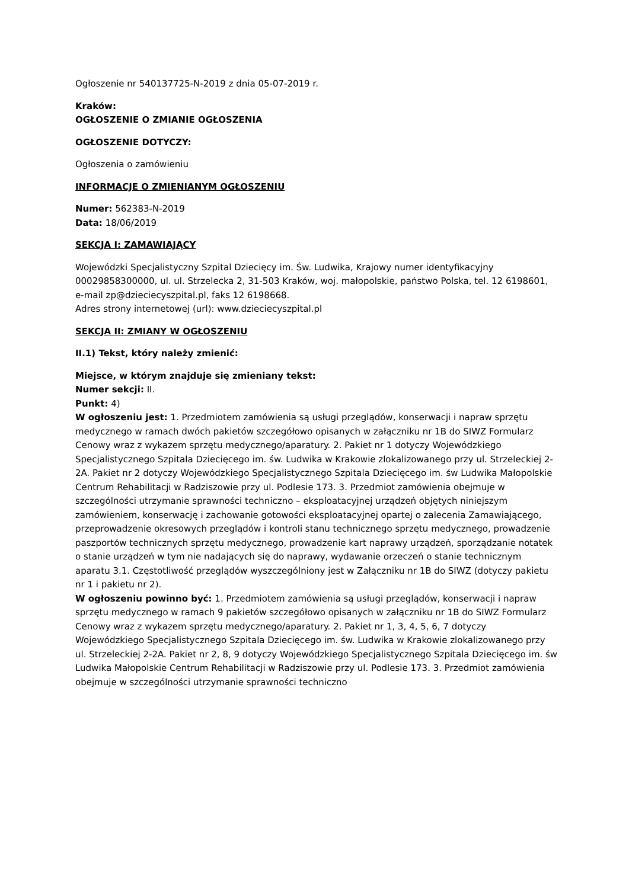Ogłoszenie nr 540137725-N-2019 z dnia 05-07-2019 r.
Kraków:
OGŁOSZENIE O ZMIANIE OGŁOSZENIA
OGŁOSZENIE DOTYCZY:
Ogłoszenia o zamówieniu
INFORMACJE O ZMIENIANYM OGŁOSZENIU
Numer: 562383-N-2019
Data: 18/06/2019
SEKCJA I: ZAMAWIAJĄCY
Wojewódzki Specjalistyczny Szpital Dziecięcy im. Św. Ludwika, Krajowy numer identyfikacyjny 00029858300000, ul. ul. Strzelecka 2, 31-503 Kraków, woj. małopolskie, państwo Polska, tel. 12 6198601, e-mail zp@dzieciecyszpital.pl, faks 12 6198668.
Adres strony internetowej (url): www.dzieciecyszpital.pl
SEKCJA II: ZMIANY W OGŁOSZENIU
II.1) Tekst, który należy zmienić:
Miejsce, w którym znajduje się zmieniany tekst:
Numer sekcji: II.
Punkt: 4)
W ogłoszeniu jest: 1. Przedmiotem zamówienia są usługi przeglądów, konserwacji i napraw sprzętu medycznego w ramach dwóch pakietów szczegółowo opisanych w załączniku nr 1B do SIWZ Formularz Cenowy wraz z wykazem sprzętu medycznego/aparatury. 2. Pakiet nr 1 dotyczy Wojewódzkiego Specjalistycznego Szpitala Dziecięcego im. św. Ludwika w Krakowie zlokalizowanego przy ul. Strzeleckiej 2-2A. Pakiet nr 2 dotyczy Wojewódzkiego Specjalistycznego Szpitala Dziecięcego im. św Ludwika Małopolskie Centrum Rehabilitacji w Radziszowie przy ul. Podlesie 173. 3. Przedmiot zamówienia obejmuje w szczególności utrzymanie sprawności techniczno – eksploatacyjnej urządzeń objętych niniejszym zamówieniem, konserwację i zachowanie gotowości eksploatacyjnej opartej o zalecenia Zamawiającego, przeprowadzenie okresowych przeglądów i kontroli stanu technicznego sprzętu medycznego, prowadzenie paszportów technicznych sprzętu medycznego, prowadzenie kart naprawy urządzeń, sporządzanie notatek o stanie urządzeń w tym nie nadających się do naprawy, wydawanie orzeczeń o stanie technicznym aparatu 3.1. Częstotliwość przeglądów wyszczególniony jest w Załączniku nr 1B do SIWZ (dotyczy pakietu nr 1 i pakietu nr 2).
W ogłoszeniu powinno być: 1. Przedmiotem zamówienia są usługi przeglądów, konserwacji i napraw sprzętu medycznego w ramach 9 pakietów szczegółowo opisanych w załączniku nr 1B do SIWZ Formularz Cenowy wraz z wykazem sprzętu medycznego/aparatury. 2. Pakiet nr 1, 3, 4, 5, 6, 7 dotyczy Wojewódzkiego Specjalistycznego Szpitala Dziecięcego im. św. Ludwika w Krakowie zlokalizowanego przy ul. Strzeleckiej 2-2A. Pakiet nr 2, 8, 9 dotyczy Wojewódzkiego Specjalistycznego Szpitala Dziecięcego im. św Ludwika Małopolskie Centrum Rehabilitacji w Radziszowie przy ul. Podlesie 173. 3. Przedmiot zamówienia obejmuje w szczególności utrzymanie sprawności techniczno